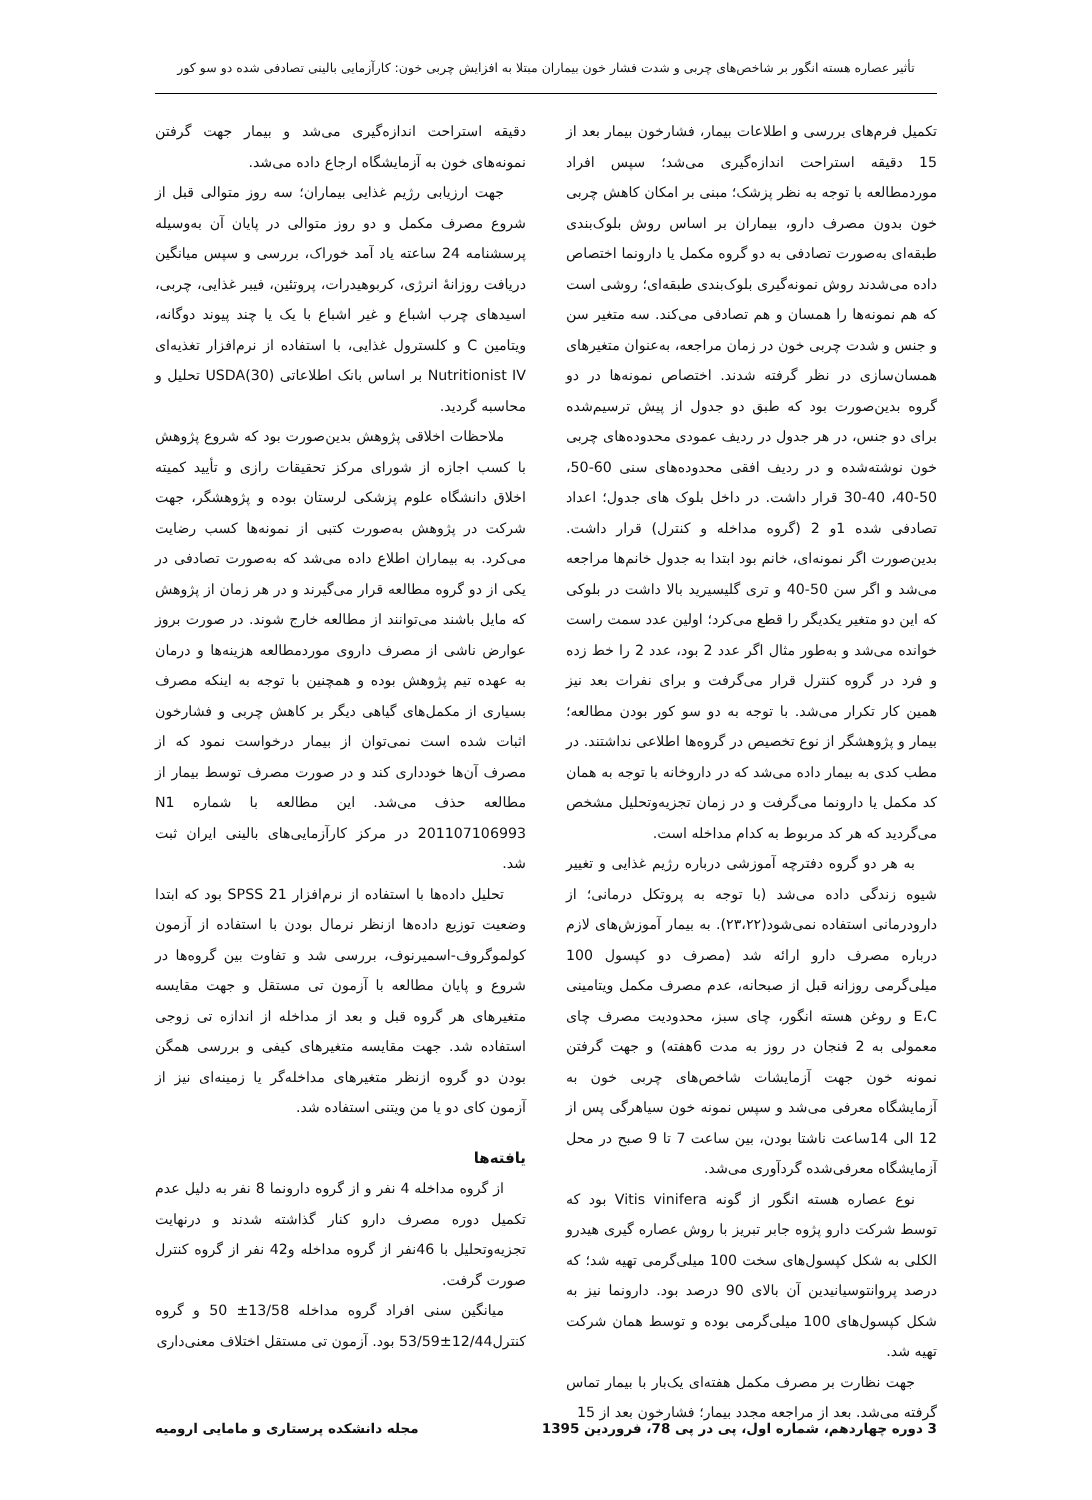تأثیر عصاره هسته انگور بر شاخص‌های چربی و شدت فشار خون بیماران مبتلا به افزایش چربی خون: کارآزمایی بالینی تصادفی شده دو سو کور
تکمیل فرم‌های بررسی و اطلاعات بیمار، فشارخون بیمار بعد از 15 دقیقه استراحت اندازه‌گیری می‌شد؛ سپس افراد موردمطالعه با توجه به نظر پزشک؛ مبنی بر امکان کاهش چربی خون بدون مصرف دارو، بیماران بر اساس روش بلوک‌بندی طبقه‌ای به‌صورت تصادفی به دو گروه مکمل یا دارونما اختصاص داده می‌شدند روش نمونه‌گیری بلوک‌بندی طبقه‌ای؛ روشی است که هم نمونه‌ها را همسان و هم تصادفی می‌کند. سه متغیر سن و جنس و شدت چربی خون در زمان مراجعه، به‌عنوان متغیرهای همسان‌سازی در نظر گرفته شدند. اختصاص نمونه‌ها در دو گروه بدین‌صورت بود که طبق دو جدول از پیش ترسیم‌شده برای دو جنس، در هر جدول در ردیف عمودی محدوده‌های چربی خون نوشته‌شده و در ردیف افقی محدوده‌های سنی 60-50، 50-40، 40-30 قرار داشت. در داخل بلوک های جدول؛ اعداد تصادفی شده 1و 2 (گروه مداخله و کنترل) قرار داشت. بدین‌صورت اگر نمونه‌ای، خانم بود ابتدا به جدول خانم‌ها مراجعه می‌شد و اگر سن 50-40 و تری گلیسیرید بالا داشت در بلوکی که این دو متغیر یکدیگر را قطع می‌کرد؛ اولین عدد سمت راست خوانده می‌شد و به‌طور مثال اگر عدد 2 بود، عدد 2 را خط زده و فرد در گروه کنترل قرار می‌گرفت و برای نفرات بعد نیز همین کار تکرار می‌شد. با توجه به دو سو کور بودن مطالعه؛ بیمار و پژوهشگر از نوع تخصیص در گروه‌ها اطلاعی نداشتند. در مطب کدی به بیمار داده می‌شد که در داروخانه با توجه به همان کد مکمل یا دارونما می‌گرفت و در زمان تجزیه‌وتحلیل مشخص می‌گردید که هر کد مربوط به کدام مداخله است.
به هر دو گروه دفترچه آموزشی درباره رژیم غذایی و تغییر شیوه زندگی داده می‌شد (با توجه به پروتکل درمانی؛ از دارودرمانی استفاده نمی‌شود(۲۳،۲۲). به بیمار آموزش‌های لازم درباره مصرف دارو ارائه شد (مصرف دو کپسول 100 میلی‌گرمی روزانه قبل از صبحانه، عدم مصرف مکمل ویتامینی E،C و روغن هسته انگور، چای سبز، محدودیت مصرف چای معمولی به 2 فنجان در روز به مدت 6هفته) و جهت گرفتن نمونه خون جهت آزمایشات شاخص‌های چربی خون به آزمایشگاه معرفی می‌شد و سپس نمونه خون سیاهرگی پس از 12 الی 14ساعت ناشتا بودن، بین ساعت 7 تا 9 صبح در محل آزمایشگاه معرفی‌شده گردآوری می‌شد.
نوع عصاره هسته انگور از گونه Vitis vinifera بود که توسط شرکت دارو پژوه جابر تبریز با روش عصاره گیری هیدرو الکلی به شکل کپسول‌های سخت 100 میلی‌گرمی تهیه شد؛ که درصد پروانتوسیانیدین آن بالای 90 درصد بود. دارونما نیز به شکل کپسول‌های 100 میلی‌گرمی بوده و توسط همان شرکت تهیه شد.
جهت نظارت بر مصرف مکمل هفته‌ای یک‌بار با بیمار تماس گرفته می‌شد. بعد از مراجعه مجدد بیمار؛ فشارخون بعد از 15
دقیقه استراحت اندازه‌گیری می‌شد و بیمار جهت گرفتن نمونه‌های خون به آزمایشگاه ارجاع داده می‌شد.
جهت ارزیابی رژیم غذایی بیماران؛ سه روز متوالی قبل از شروع مصرف مکمل و دو روز متوالی در پایان آن به‌وسیله پرسشنامه 24 ساعته یاد آمد خوراک، بررسی و سپس میانگین دریافت روزانهٔ انرژی، کربوهیدرات، پروتئین، فیبر غذایی، چربی، اسیدهای چرب اشباع و غیر اشباع با یک یا چند پیوند دوگانه، ویتامین C و کلسترول غذایی، با استفاده از نرم‌افزار تغذیه‌ای Nutritionist IV بر اساس بانک اطلاعاتی USDA(30) تحلیل و محاسبه گردید.
ملاحظات اخلاقی پژوهش بدین‌صورت بود که شروع پژوهش با کسب اجازه از شورای مرکز تحقیقات رازی و تأیید کمیته اخلاق دانشگاه علوم پزشکی لرستان بوده و پژوهشگر، جهت شرکت در پژوهش به‌صورت کتبی از نمونه‌ها کسب رضایت می‌کرد. به بیماران اطلاع داده می‌شد که به‌صورت تصادفی در یکی از دو گروه مطالعه قرار می‌گیرند و در هر زمان از پژوهش که مایل باشند می‌توانند از مطالعه خارج شوند. در صورت بروز عوارض ناشی از مصرف داروی موردمطالعه هزینه‌ها و درمان به عهده تیم پژوهش بوده و همچنین با توجه به اینکه مصرف بسیاری از مکمل‌های گیاهی دیگر بر کاهش چربی و فشارخون اثبات شده است نمی‌توان از بیمار درخواست نمود که از مصرف آن‌ها خودداری کند و در صورت مصرف توسط بیمار از مطالعه حذف می‌شد. این مطالعه با شماره N1 201107106993 در مرکز کارآزمایی‌های بالینی ایران ثبت شد.
تحلیل داده‌ها با استفاده از نرم‌افزار SPSS 21 بود که ابتدا وضعیت توزیع داده‌ها ازنظر نرمال بودن با استفاده از آزمون کولموگروف-اسمیرنوف، بررسی شد و تفاوت بین گروه‌ها در شروع و پایان مطالعه با آزمون تی مستقل و جهت مقایسه متغیرهای هر گروه قبل و بعد از مداخله از اندازه تی زوجی استفاده شد. جهت مقایسه متغیرهای کیفی و بررسی همگن بودن دو گروه ازنظر متغیرهای مداخله‌گر یا زمینه‌ای نیز از آزمون کای دو یا من ویتنی استفاده شد.
یافته‌ها
از گروه مداخله 4 نفر و از گروه دارونما 8 نفر به دلیل عدم تکمیل دوره مصرف دارو کنار گذاشته شدند و درنهایت تجزیه‌وتحلیل با 46نفر از گروه مداخله و42 نفر از گروه کنترل صورت گرفت.
میانگین سنی افراد گروه مداخله 13/58± 50 و گروه کنترل12/44±53/59 بود. آزمون تی مستقل اختلاف معنی‌داری
3 دوره چهاردهم، شماره اول، پی در پی 78، فروردین 1395 مجله دانشکده پرستاری و مامایی ارومیه